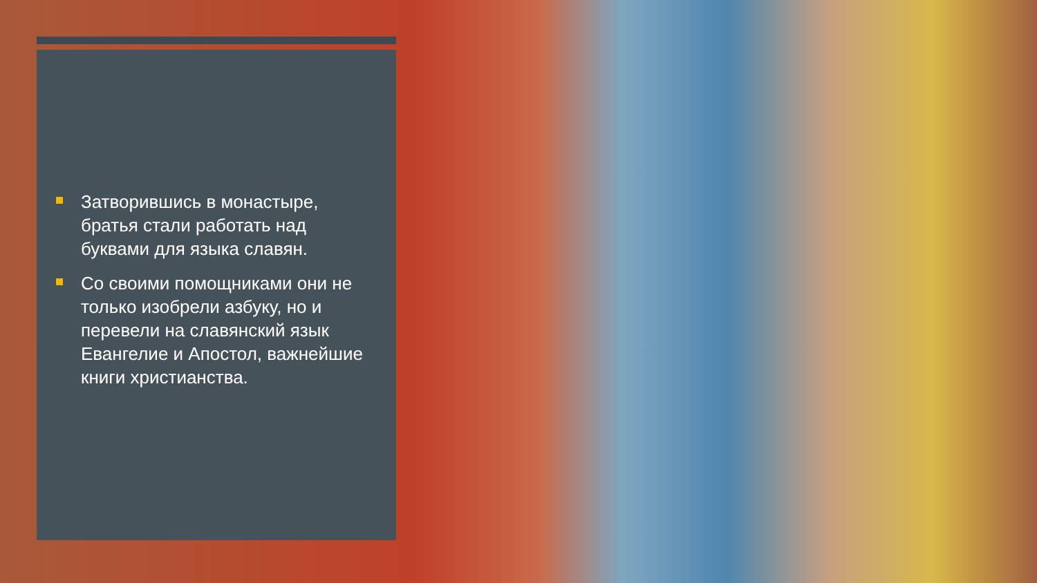Затворившись в монастыре, братья стали работать над буквами для языка славян.
Со своими помощниками они не только изобрели азбуку, но и перевели на славянский язык Евангелие и Апостол, важнейшие книги христианства.